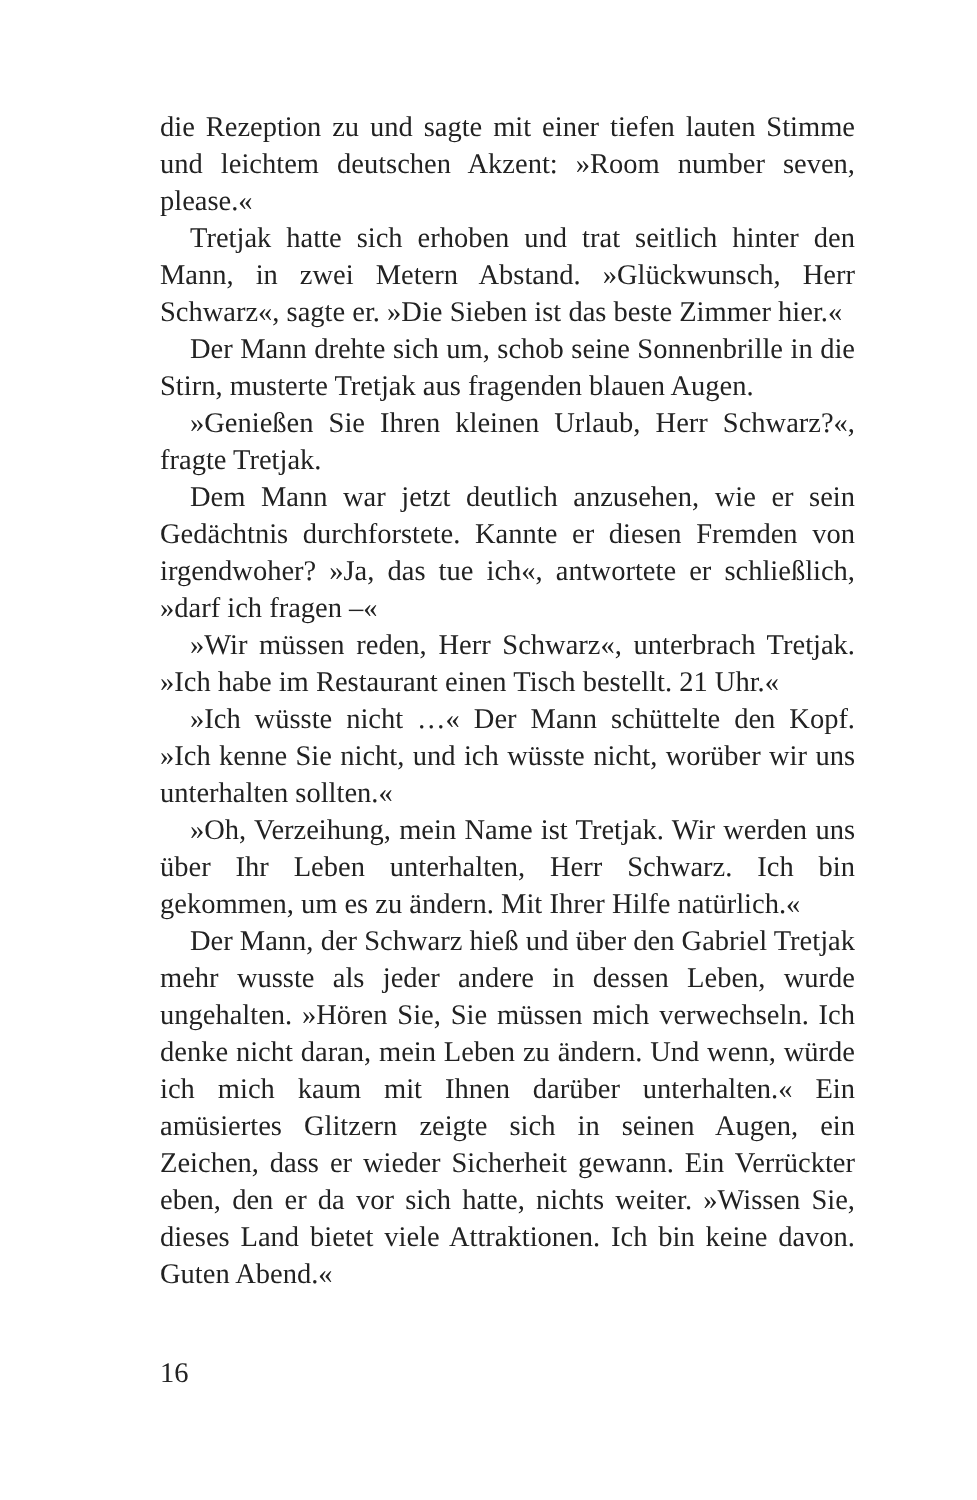die Rezeption zu und sagte mit einer tiefen lauten Stimme und leichtem deutschen Akzent: »Room number seven, please.«
Tretjak hatte sich erhoben und trat seitlich hinter den Mann, in zwei Metern Abstand. »Glückwunsch, Herr Schwarz«, sagte er. »Die Sieben ist das beste Zimmer hier.«
Der Mann drehte sich um, schob seine Sonnenbrille in die Stirn, musterte Tretjak aus fragenden blauen Augen.
»Genießen Sie Ihren kleinen Urlaub, Herr Schwarz?«, fragte Tretjak.
Dem Mann war jetzt deutlich anzusehen, wie er sein Gedächtnis durchforstete. Kannte er diesen Fremden von irgendwoher? »Ja, das tue ich«, antwortete er schließlich, »darf ich fragen –«
»Wir müssen reden, Herr Schwarz«, unterbrach Tretjak. »Ich habe im Restaurant einen Tisch bestellt. 21 Uhr.«
»Ich wüsste nicht …« Der Mann schüttelte den Kopf. »Ich kenne Sie nicht, und ich wüsste nicht, worüber wir uns unterhalten sollten.«
»Oh, Verzeihung, mein Name ist Tretjak. Wir werden uns über Ihr Leben unterhalten, Herr Schwarz. Ich bin gekommen, um es zu ändern. Mit Ihrer Hilfe natürlich.«
Der Mann, der Schwarz hieß und über den Gabriel Tretjak mehr wusste als jeder andere in dessen Leben, wurde ungehalten. »Hören Sie, Sie müssen mich verwechseln. Ich denke nicht daran, mein Leben zu ändern. Und wenn, würde ich mich kaum mit Ihnen darüber unterhalten.« Ein amüsiertes Glitzern zeigte sich in seinen Augen, ein Zeichen, dass er wieder Sicherheit gewann. Ein Verrückter eben, den er da vor sich hatte, nichts weiter. »Wissen Sie, dieses Land bietet viele Attraktionen. Ich bin keine davon. Guten Abend.«
16